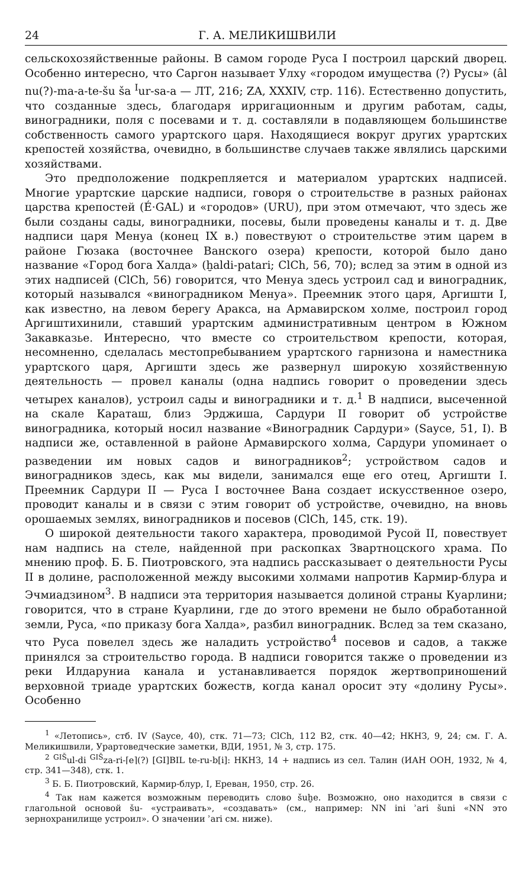24 Г. А. МЕЛИКИШВИЛИ
сельскохозяйственные районы. В самом городе Руса I построил царский дворец. Особенно интересно, что Саргон называет Улху «городом имущества (?) Русы» (âl nu(?)-ma-a-te-šu ša <sup>I</sup>ur-sa-a — ЛТ, 216; ZA, XXXIV, стр. 116). Естественно допустить, что созданные здесь, благодаря ирригационным и другим работам, сады, виноградники, поля с посевами и т. д. составляли в подавляющем большинстве собственность самого урартского царя. Находящиеся вокруг других урартских крепостей хозяйства, очевидно, в большинстве случаев также являлись царскими хозяйствами.
Это предположение подкрепляется и материалом урартских надписей. Многие урартские царские надписи, говоря о строительстве в разных районах царства крепостей (É·GAL) и «городов» (URU), при этом отмечают, что здесь же были созданы сады, виноградники, посевы, были проведены каналы и т. д. Две надписи царя Менуа (конец IX в.) повествуют о строительстве этим царем в районе Гюзака (восточнее Ванского озера) крепости, которой было дано название «Город бога Халда» (ḫaldi-patari; ClCh, 56, 70); вслед за этим в одной из этих надписей (ClCh, 56) говорится, что Менуа здесь устроил сад и виноградник, который назывался «виноградником Менуа». Преемник этого царя, Аргишти I, как известно, на левом берегу Аракса, на Армавирском холме, построил город Аргиштихинили, ставший урартским административным центром в Южном Закавказье. Интересно, что вместе со строительством крепости, которая, несомненно, сделалась местопребыванием урартского гарнизона и наместника урартского царя, Аргишти здесь же развернул широкую хозяйственную деятельность — провел каналы (одна надпись говорит о проведении здесь четырех каналов), устроил сады и виноградники и т. д.<sup>1</sup> В надписи, высеченной на скале Караташ, близ Эрджиша, Сардури II говорит об устройстве виноградника, который носил название «Виноградник Сардури» (Sayce, 51, I). В надписи же, оставленной в районе Армавирского холма, Сардури упоминает о разведении им новых садов и виноградников<sup>2</sup>; устройством садов и виноградников здесь, как мы видели, занимался еще его отец, Аргишти I. Преемник Сардури II — Руса I восточнее Вана создает искусственное озеро, проводит каналы и в связи с этим говорит об устройстве, очевидно, на вновь орошаемых землях, виноградников и посевов (ClCh, 145, стк. 19).
О широкой деятельности такого характера, проводимой Русой II, повествует нам надпись на стеле, найденной при раскопках Звартноцского храма. По мнению проф. Б. Б. Пиотровского, эта надпись рассказывает о деятельности Русы II в долине, расположенной между высокими холмами напротив Кармир-блура и Эчмиадзином<sup>3</sup>. В надписи эта территория называется долиной страны Куарлини; говорится, что в стране Куарлини, где до этого времени не было обработанной земли, Руса, «по приказу бога Халда», разбил виноградник. Вслед за тем сказано, что Руса повелел здесь же наладить устройство<sup>4</sup> посевов и садов, а также принялся за строительство города. В надписи говорится также о проведении из реки Илдаруниа канала и устанавливается порядок жертвоприношений верховной триаде урартских божеств, когда канал оросит эту «долину Русы». Особенно
<sup>1</sup> «Летопись», стб. IV (Sayce, 40), стк. 71—73; ClCh, 112 B2, стк. 40—42; НКНЗ, 9, 24; см. Г. А. Меликишвили, Урартоведческие заметки, ВДИ, 1951, № 3, стр. 175.
<sup>2</sup> <sup>GIŠ</sup>ul-di <sup>GIŠ</sup>za-ri-⌈e⌉(?) [GI]BIL te-ru-b[i]: НКНЗ, 14 + надпись из сел. Талин (ИАН ООН, 1932, № 4, стр. 341—348), стк. 1.
<sup>3</sup> Б. Б. Пиотровский, Кармир-блур, I, Ереван, 1950, стр. 26.
<sup>4</sup> Так нам кажется возможным переводить слово šuḫe. Возможно, оно находится в связи с глагольной основой šu- «устраивать», «создавать» (см., например: NN ini ʾari šuni «NN это зернохранилище устроил». О значении ʾari см. ниже).